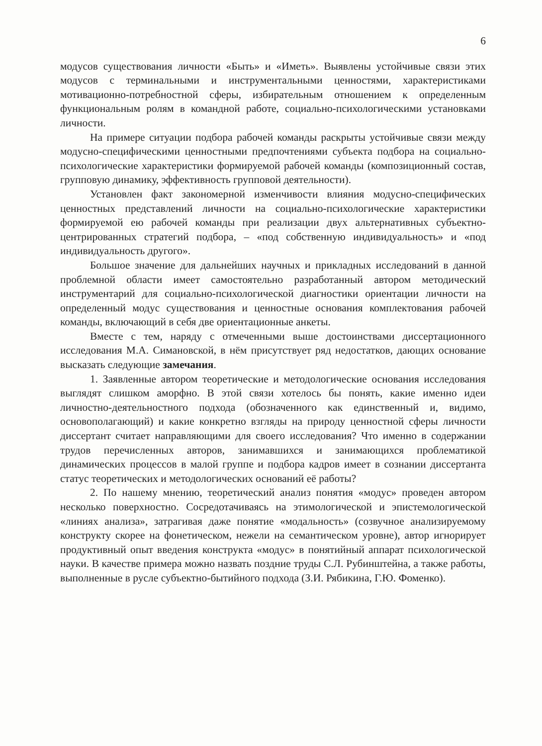6
модусов существования личности «Быть» и «Иметь». Выявлены устойчивые связи этих модусов с терминальными и инструментальными ценностями, характеристиками мотивационно-потребностной сферы, избирательным отношением к определенным функциональным ролям в командной работе, социально-психологическими установками личности.
На примере ситуации подбора рабочей команды раскрыты устойчивые связи между модусно-специфическими ценностными предпочтениями субъекта подбора на социально-психологические характеристики формируемой рабочей команды (композиционный состав, групповую динамику, эффективность групповой деятельности).
Установлен факт закономерной изменчивости влияния модусно-специфических ценностных представлений личности на социально-психологические характеристики формируемой ею рабочей команды при реализации двух альтернативных субъектно-центрированных стратегий подбора, – «под собственную индивидуальность» и «под индивидуальность другого».
Большое значение для дальнейших научных и прикладных исследований в данной проблемной области имеет самостоятельно разработанный автором методический инструментарий для социально-психологической диагностики ориентации личности на определенный модус существования и ценностные основания комплектования рабочей команды, включающий в себя две ориентационные анкеты.
Вместе с тем, наряду с отмеченными выше достоинствами диссертационного исследования М.А. Симановской, в нём присутствует ряд недостатков, дающих основание высказать следующие замечания.
1. Заявленные автором теоретические и методологические основания исследования выглядят слишком аморфно. В этой связи хотелось бы понять, какие именно идеи личностно-деятельностного подхода (обозначенного как единственный и, видимо, основополагающий) и какие конкретно взгляды на природу ценностной сферы личности диссертант считает направляющими для своего исследования? Что именно в содержании трудов перечисленных авторов, занимавшихся и занимающихся проблематикой динамических процессов в малой группе и подбора кадров имеет в сознании диссертанта статус теоретических и методологических оснований её работы?
2. По нашему мнению, теоретический анализ понятия «модус» проведен автором несколько поверхностно. Сосредотачиваясь на этимологической и эпистемологической «линиях анализа», затрагивая даже понятие «модальность» (созвучное анализируемому конструкту скорее на фонетическом, нежели на семантическом уровне), автор игнорирует продуктивный опыт введения конструкта «модус» в понятийный аппарат психологической науки. В качестве примера можно назвать поздние труды С.Л. Рубинштейна, а также работы, выполненные в русле субъектно-бытийного подхода (З.И. Рябикина, Г.Ю. Фоменко).